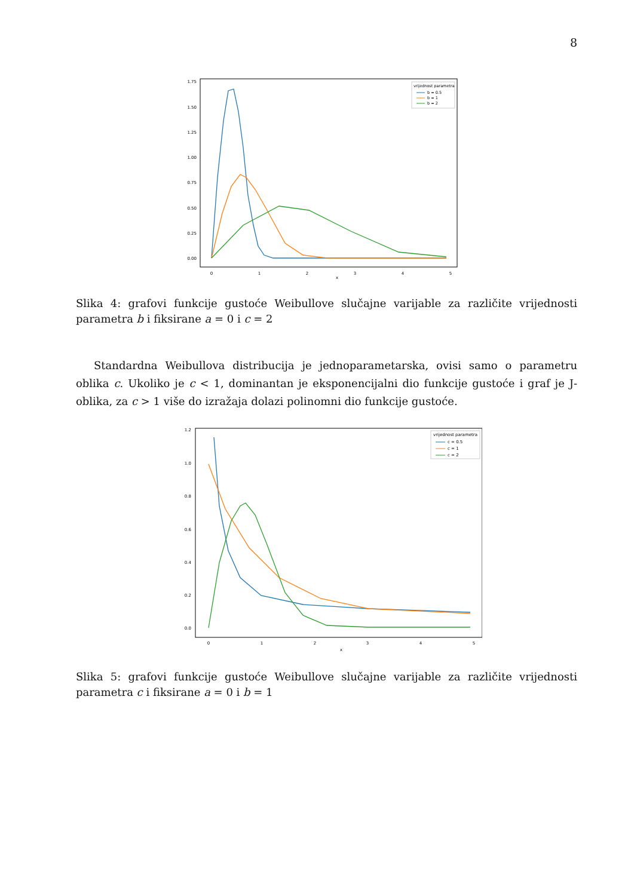8
1.75
1.50
1.25
1.00
0.75
0.50
0.25
0.00
0
1
2
3
4
5
x
vrijednost parametra
b = 0.5
b = 1
b = 2
Slika 4: grafovi funkcije gustoće Weibullove slučajne varijable za različite vrijednosti parametra b i fiksirane a = 0 i c = 2
Standardna Weibullova distribucija je jednoparametarska, ovisi samo o parametru oblika c. Ukoliko je c < 1, dominantan je eksponencijalni dio funkcije gustoće i graf je J-oblika, za c > 1 više do izražaja dolazi polinomni dio funkcije gustoće.
1.2
1.0
0.8
0.6
0.4
0.2
0.0
0
1
2
3
4
5
x
vrijednost parametra
c = 0.5
c = 1
c = 2
Slika 5: grafovi funkcije gustoće Weibullove slučajne varijable za različite vrijednosti parametra c i fiksirane a = 0 i b = 1